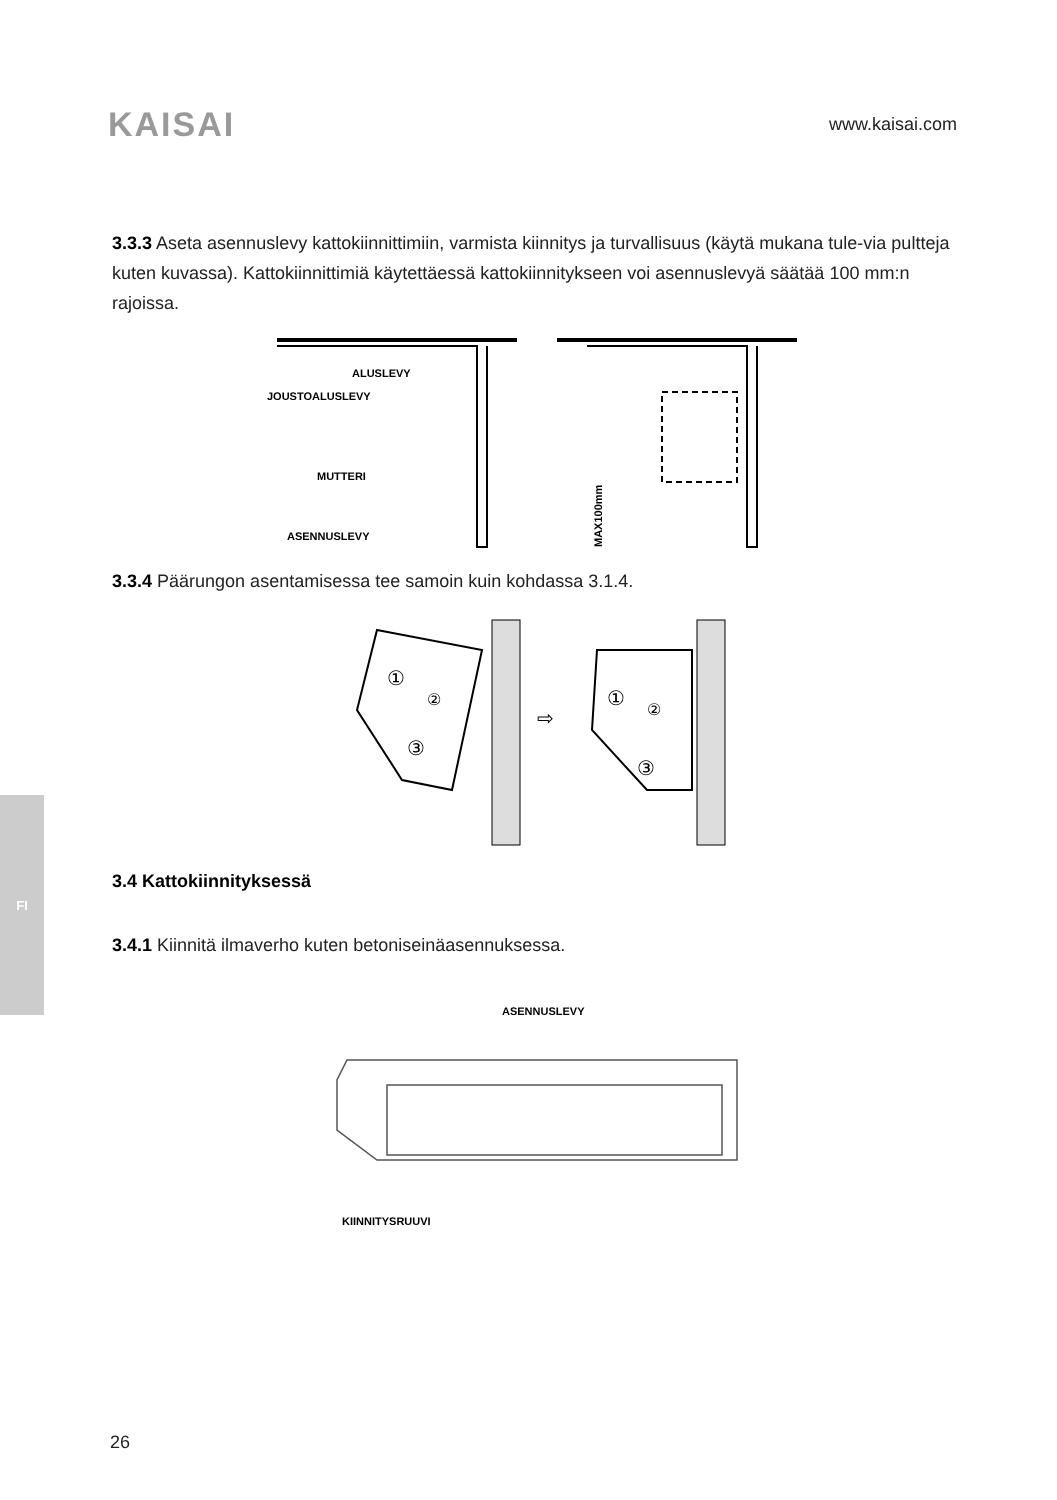KAISAI
www.kaisai.com
FI
3.3.3 Aseta asennuslevy kattokiinnittimiin, varmista kiinnitys ja turvallisuus (käytä mukana tule-via pultteja kuten kuvassa). Kattokiinnittimiä käytettäessä kattokiinnitykseen voi asennuslevyä säätää 100 mm:n rajoissa.
ALUSLEVY
JOUSTOALUSLEVY
MUTTERI
ASENNUSLEVY
MAX100mm
3.3.4 Päärungon asentamisessa tee samoin kuin kohdassa 3.1.4.
①
②
③
①
②
③
⇨
3.4 Kattokiinnityksessä
3.4.1 Kiinnitä ilmaverho kuten betoniseinäasennuksessa.
ASENNUSLEVY
KIINNITYSRUUVI
26